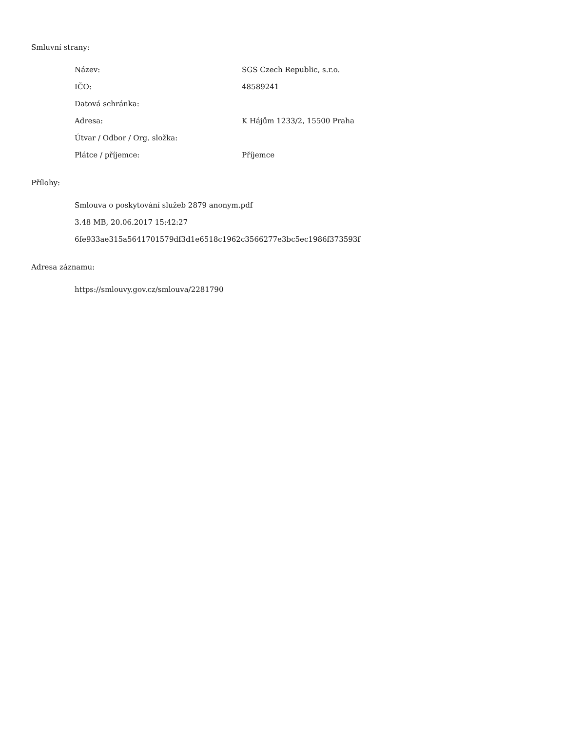Smluvní strany:
| Název: | SGS Czech Republic, s.r.o. |
| IČO: | 48589241 |
| Datová schránka: | |
| Adresa: | K Hájům 1233/2, 15500 Praha |
| Útvar / Odbor / Org. složka: | |
| Plátce / příjemce: | Příjemce |
Přílohy:
Smlouva o poskytování služeb 2879 anonym.pdf
3.48 MB, 20.06.2017 15:42:27
6fe933ae315a5641701579df3d1e6518c1962c3566277e3bc5ec1986f373593f
Adresa záznamu:
https://smlouvy.gov.cz/smlouva/2281790